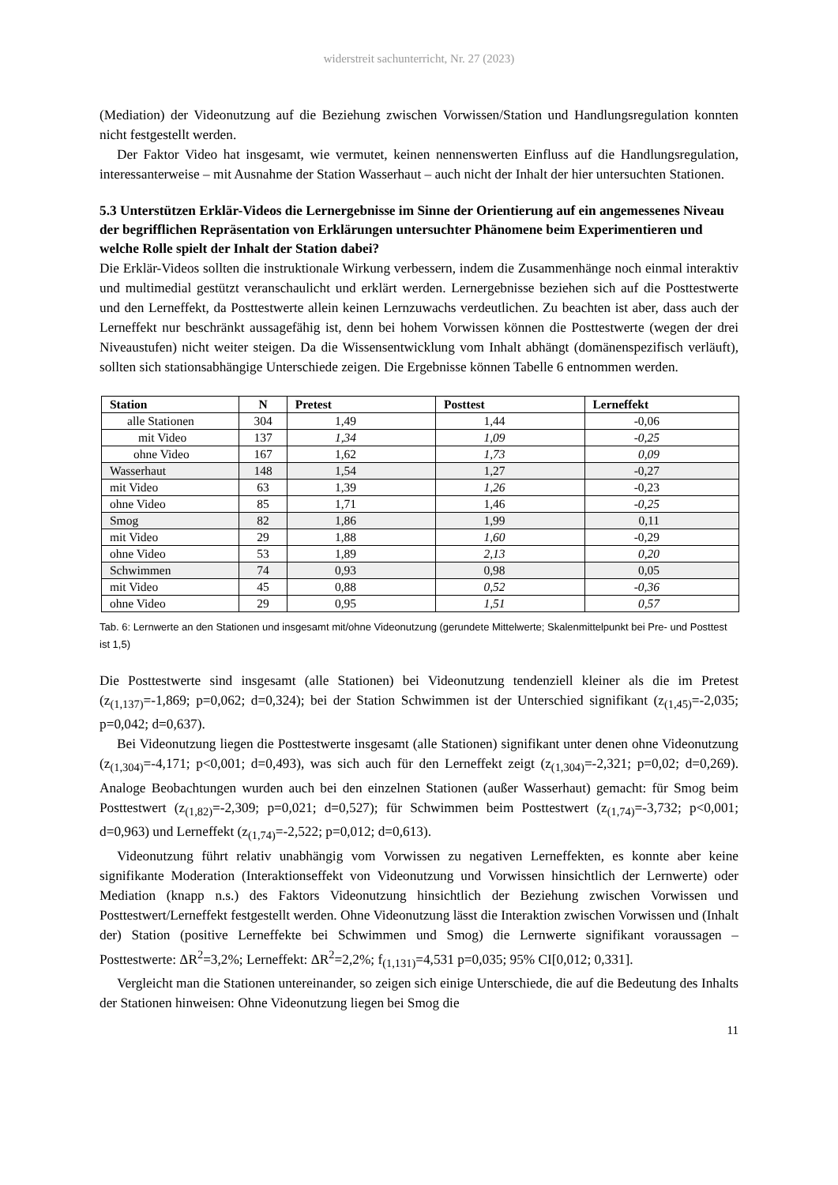widerstreit sachunterricht, Nr. 27 (2023)
(Mediation) der Videonutzung auf die Beziehung zwischen Vorwissen/Station und Handlungsregulation konnten nicht festgestellt werden.
Der Faktor Video hat insgesamt, wie vermutet, keinen nennenswerten Einfluss auf die Handlungsregulation, interessanterweise – mit Ausnahme der Station Wasserhaut – auch nicht der Inhalt der hier untersuchten Stationen.
5.3 Unterstützen Erklär-Videos die Lernergebnisse im Sinne der Orientierung auf ein angemessenes Niveau der begrifflichen Repräsentation von Erklärungen untersuchter Phänomene beim Experimentieren und welche Rolle spielt der Inhalt der Station dabei?
Die Erklär-Videos sollten die instruktionale Wirkung verbessern, indem die Zusammenhänge noch einmal interaktiv und multimedial gestützt veranschaulicht und erklärt werden. Lernergebnisse beziehen sich auf die Posttestwerte und den Lerneffekt, da Posttestwerte allein keinen Lernzuwachs verdeutlichen. Zu beachten ist aber, dass auch der Lerneffekt nur beschränkt aussagefähig ist, denn bei hohem Vorwissen können die Posttestwerte (wegen der drei Niveaustufen) nicht weiter steigen. Da die Wissensentwicklung vom Inhalt abhängt (domänenspezifisch verläuft), sollten sich stationsabhängige Unterschiede zeigen. Die Ergebnisse können Tabelle 6 entnommen werden.
| Station | N | Pretest | Posttest | Lerneffekt |
| --- | --- | --- | --- | --- |
| alle Stationen | 304 | 1,49 | 1,44 | -0,06 |
| mit Video | 137 | 1,34 | 1,09 | -0,25 |
| ohne Video | 167 | 1,62 | 1,73 | 0,09 |
| Wasserhaut | 148 | 1,54 | 1,27 | -0,27 |
| mit Video | 63 | 1,39 | 1,26 | -0,23 |
| ohne Video | 85 | 1,71 | 1,46 | -0,25 |
| Smog | 82 | 1,86 | 1,99 | 0,11 |
| mit Video | 29 | 1,88 | 1,60 | -0,29 |
| ohne Video | 53 | 1,89 | 2,13 | 0,20 |
| Schwimmen | 74 | 0,93 | 0,98 | 0,05 |
| mit Video | 45 | 0,88 | 0,52 | -0,36 |
| ohne Video | 29 | 0,95 | 1,51 | 0,57 |
Tab. 6: Lernwerte an den Stationen und insgesamt mit/ohne Videonutzung (gerundete Mittelwerte; Skalenmittelpunkt bei Pre- und Posttest ist 1,5)
Die Posttestwerte sind insgesamt (alle Stationen) bei Videonutzung tendenziell kleiner als die im Pretest (z<sub>(1,137)</sub>=-1,869; p=0,062; d=0,324); bei der Station Schwimmen ist der Unterschied signifikant (z<sub>(1,45)</sub>=-2,035; p=0,042; d=0,637).
Bei Videonutzung liegen die Posttestwerte insgesamt (alle Stationen) signifikant unter denen ohne Videonutzung (z<sub>(1,304)</sub>=-4,171; p<0,001; d=0,493), was sich auch für den Lerneffekt zeigt (z<sub>(1,304)</sub>=-2,321; p=0,02; d=0,269). Analoge Beobachtungen wurden auch bei den einzelnen Stationen (außer Wasserhaut) gemacht: für Smog beim Posttestwert (z<sub>(1,82)</sub>=-2,309; p=0,021; d=0,527); für Schwimmen beim Posttestwert (z<sub>(1,74)</sub>=-3,732; p<0,001; d=0,963) und Lerneffekt (z<sub>(1,74)</sub>=-2,522; p=0,012; d=0,613).
Videonutzung führt relativ unabhängig vom Vorwissen zu negativen Lerneffekten, es konnte aber keine signifikante Moderation (Interaktionseffekt von Videonutzung und Vorwissen hinsichtlich der Lernwerte) oder Mediation (knapp n.s.) des Faktors Videonutzung hinsichtlich der Beziehung zwischen Vorwissen und Posttestwert/Lerneffekt festgestellt werden. Ohne Videonutzung lässt die Interaktion zwischen Vorwissen und (Inhalt der) Station (positive Lerneffekte bei Schwimmen und Smog) die Lernwerte signifikant voraussagen – Posttestwerte: ΔR<sup>2</sup>=3,2%; Lerneffekt: ΔR<sup>2</sup>=2,2%; f<sub>(1,131)</sub>=4,531 p=0,035; 95% CI[0,012; 0,331].
Vergleicht man die Stationen untereinander, so zeigen sich einige Unterschiede, die auf die Bedeutung des Inhalts der Stationen hinweisen: Ohne Videonutzung liegen bei Smog die
11